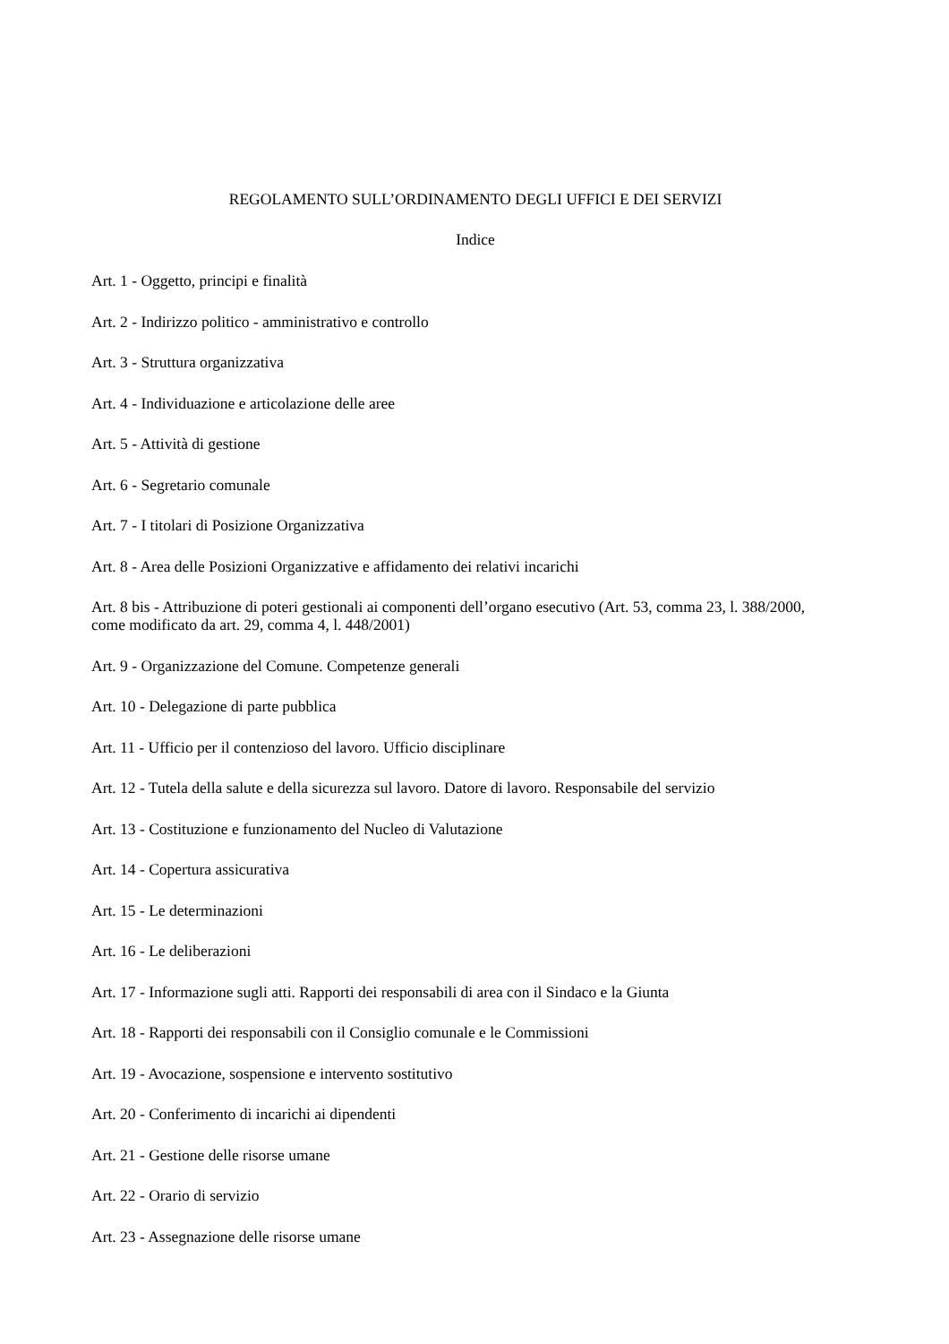REGOLAMENTO SULL’ORDINAMENTO DEGLI UFFICI E DEI SERVIZI
Indice
Art. 1 - Oggetto, principi e finalità
Art. 2 - Indirizzo politico - amministrativo e controllo
Art. 3 - Struttura organizzativa
Art. 4 - Individuazione e articolazione delle aree
Art. 5 - Attività di gestione
Art. 6 - Segretario comunale
Art. 7 - I titolari di Posizione Organizzativa
Art. 8 - Area delle Posizioni Organizzative e affidamento dei relativi incarichi
Art. 8 bis - Attribuzione di poteri gestionali ai componenti dell’organo esecutivo (Art. 53, comma 23, l. 388/2000, come modificato da art. 29, comma 4, l. 448/2001)
Art. 9 - Organizzazione del Comune. Competenze generali
Art. 10 - Delegazione di parte pubblica
Art. 11 - Ufficio per il contenzioso del lavoro. Ufficio disciplinare
Art. 12 - Tutela della salute e della sicurezza sul lavoro. Datore di lavoro. Responsabile del servizio
Art. 13 - Costituzione e funzionamento del Nucleo di Valutazione
Art. 14 - Copertura assicurativa
Art. 15 - Le determinazioni
Art. 16 - Le deliberazioni
Art. 17 - Informazione sugli atti. Rapporti dei responsabili di area con il Sindaco e la Giunta
Art. 18 - Rapporti dei responsabili con il Consiglio comunale e le Commissioni
Art. 19 - Avocazione, sospensione e intervento sostitutivo
Art. 20 - Conferimento di incarichi ai dipendenti
Art. 21 - Gestione delle risorse umane
Art. 22 - Orario di servizio
Art. 23 - Assegnazione delle risorse umane